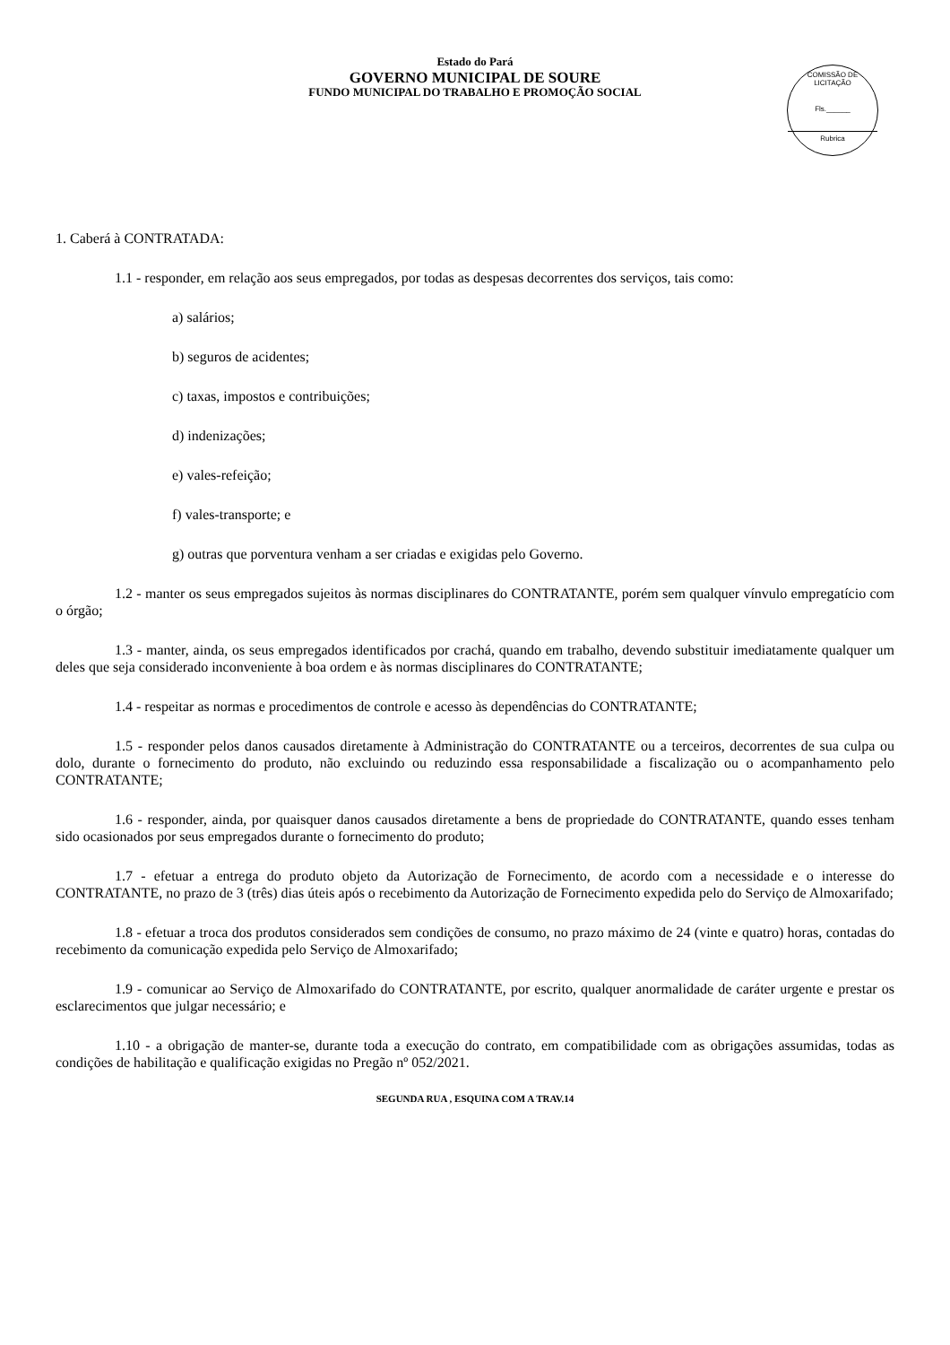COMISSÃO DE LICITAÇÃO
Fls.______
Rubrica
Estado do Pará
GOVERNO MUNICIPAL DE SOURE
FUNDO MUNICIPAL DO TRABALHO E PROMOÇÃO SOCIAL
1. Caberá à CONTRATADA:
1.1 - responder, em relação aos seus empregados, por todas as despesas decorrentes dos serviços, tais como:
a) salários;
b) seguros de acidentes;
c) taxas, impostos e contribuições;
d) indenizações;
e) vales-refeição;
f) vales-transporte; e
g) outras que porventura venham a ser criadas e exigidas pelo Governo.
1.2 - manter os seus empregados sujeitos às normas disciplinares do CONTRATANTE, porém sem qualquer vínvulo empregatício com o órgão;
1.3 - manter, ainda, os seus empregados identificados por crachá, quando em trabalho, devendo substituir imediatamente qualquer um deles que seja considerado inconveniente à boa ordem e às normas disciplinares do CONTRATANTE;
1.4 - respeitar as normas e procedimentos de controle e acesso às dependências do CONTRATANTE;
1.5 - responder pelos danos causados diretamente à Administração do CONTRATANTE ou a terceiros, decorrentes de sua culpa ou dolo, durante o fornecimento do produto, não excluindo ou reduzindo essa responsabilidade a fiscalização ou o acompanhamento pelo CONTRATANTE;
1.6 - responder, ainda, por quaisquer danos causados diretamente a bens de propriedade do CONTRATANTE, quando esses tenham sido ocasionados por seus empregados durante o fornecimento do produto;
1.7 - efetuar a entrega do produto objeto da Autorização de Fornecimento, de acordo com a necessidade e o interesse do CONTRATANTE, no prazo de 3 (três) dias úteis após o recebimento da Autorização de Fornecimento expedida pelo do Serviço de Almoxarifado;
1.8 - efetuar a troca dos produtos considerados sem condições de consumo, no prazo máximo de 24 (vinte e quatro) horas, contadas do recebimento da comunicação expedida pelo Serviço de Almoxarifado;
1.9 - comunicar ao Serviço de Almoxarifado do CONTRATANTE, por escrito, qualquer anormalidade de caráter urgente e prestar os esclarecimentos que julgar necessário; e
1.10 - a obrigação de manter-se, durante toda a execução do contrato, em compatibilidade com as obrigações assumidas, todas as condições de habilitação e qualificação exigidas no Pregão nº 052/2021.
SEGUNDA RUA , ESQUINA COM A TRAV.14